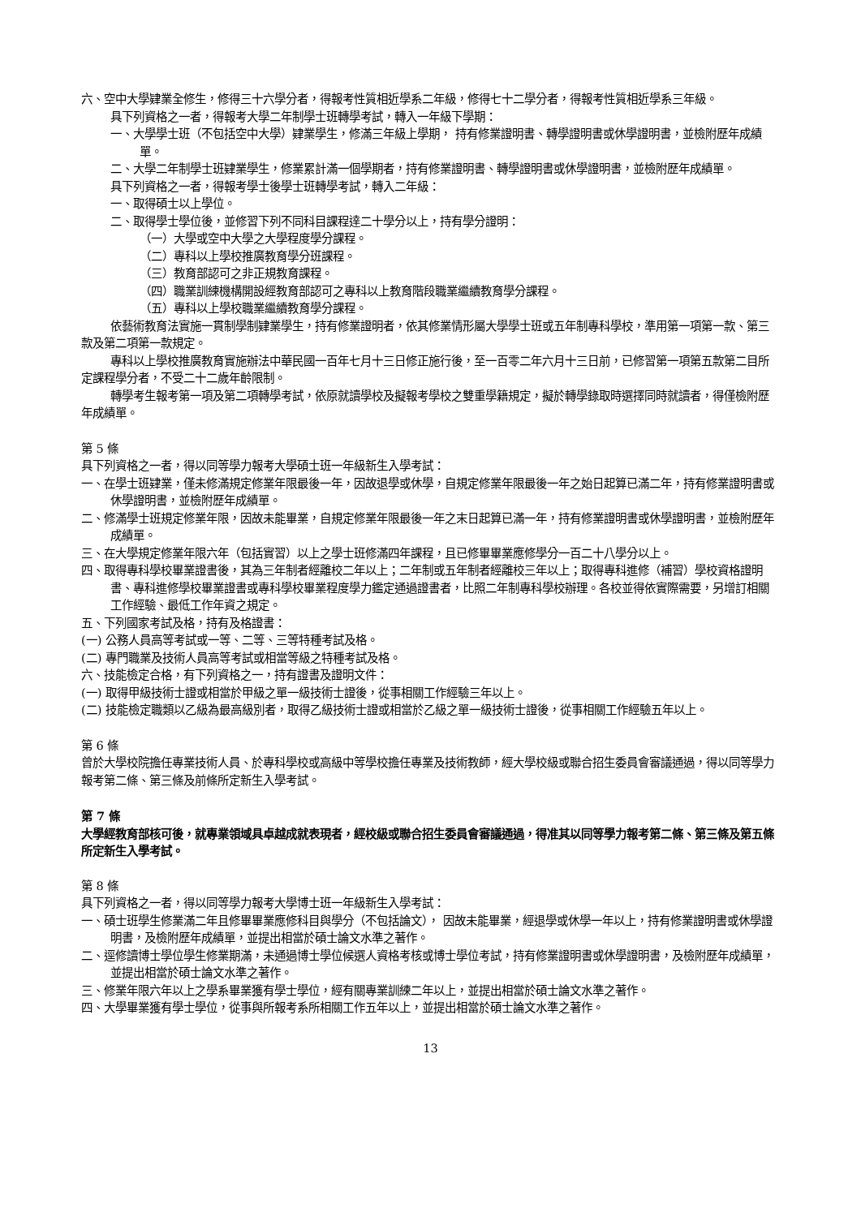六、空中大學肄業全修生，修得三十六學分者，得報考性質相近學系二年級，修得七十二學分者，得報考性質相近學系三年級。
具下列資格之一者，得報考大學二年制學士班轉學考試，轉入一年級下學期：
一、大學學士班（不包括空中大學）肄業學生，修滿三年級上學期， 持有修業證明書、轉學證明書或休學證明書，並檢附歷年成績單。
二、大學二年制學士班肄業學生，修業累計滿一個學期者，持有修業證明書、轉學證明書或休學證明書，並檢附歷年成績單。
具下列資格之一者，得報考學士後學士班轉學考試，轉入二年級：
一、取得碩士以上學位。
二、取得學士學位後，並修習下列不同科目課程達二十學分以上，持有學分證明：
（一）大學或空中大學之大學程度學分課程。
（二）專科以上學校推廣教育學分班課程。
（三）教育部認可之非正規教育課程。
（四）職業訓練機構開設經教育部認可之專科以上教育階段職業繼續教育學分課程。
（五）專科以上學校職業繼續教育學分課程。
依藝術教育法實施一貫制學制肄業學生，持有修業證明者，依其修業情形屬大學學士班或五年制專科學校，準用第一項第一款、第三款及第二項第一款規定。
專科以上學校推廣教育實施辦法中華民國一百年七月十三日修正施行後，至一百零二年六月十三日前，已修習第一項第五款第二目所定課程學分者，不受二十二歲年齡限制。
轉學考生報考第一項及第二項轉學考試，依原就讀學校及擬報考學校之雙重學籍規定，擬於轉學錄取時選擇同時就讀者，得僅檢附歷年成績單。
第 5 條
具下列資格之一者，得以同等學力報考大學碩士班一年級新生入學考試：
一、在學士班肄業，僅未修滿規定修業年限最後一年，因故退學或休學，自規定修業年限最後一年之始日起算已滿二年，持有修業證明書或休學證明書，並檢附歷年成績單。
二、修滿學士班規定修業年限，因故未能畢業，自規定修業年限最後一年之末日起算已滿一年，持有修業證明書或休學證明書，並檢附歷年成績單。
三、在大學規定修業年限六年（包括實習）以上之學士班修滿四年課程，且已修畢畢業應修學分一百二十八學分以上。
四、取得專科學校畢業證書後，其為三年制者經離校二年以上；二年制或五年制者經離校三年以上；取得專科進修（補習）學校資格證明書、專科進修學校畢業證書或專科學校畢業程度學力鑑定通過證書者，比照二年制專科學校辦理。各校並得依實際需要，另增訂相關工作經驗、最低工作年資之規定。
五、下列國家考試及格，持有及格證書：
(一) 公務人員高等考試或一等、二等、三等特種考試及格。
(二) 專門職業及技術人員高等考試或相當等級之特種考試及格。
六、技能檢定合格，有下列資格之一，持有證書及證明文件：
(一) 取得甲級技術士證或相當於甲級之單一級技術士證後，從事相關工作經驗三年以上。
(二) 技能檢定職類以乙級為最高級別者，取得乙級技術士證或相當於乙級之單一級技術士證後，從事相關工作經驗五年以上。
第 6 條
曾於大學校院擔任專業技術人員、於專科學校或高級中等學校擔任專業及技術教師，經大學校級或聯合招生委員會審議通過，得以同等學力報考第二條、第三條及前條所定新生入學考試。
第 7 條
大學經教育部核可後，就專業領域具卓越成就表現者，經校級或聯合招生委員會審議通過，得准其以同等學力報考第二條、第三條及第五條所定新生入學考試。
第 8 條
具下列資格之一者，得以同等學力報考大學博士班一年級新生入學考試：
一、碩士班學生修業滿二年且修畢畢業應修科目與學分（不包括論文）， 因故未能畢業，經退學或休學一年以上，持有修業證明書或休學證明書，及檢附歷年成績單，並提出相當於碩士論文水準之著作。
二、逕修讀博士學位學生修業期滿，未通過博士學位候選人資格考核或博士學位考試，持有修業證明書或休學證明書，及檢附歷年成績單，並提出相當於碩士論文水準之著作。
三、修業年限六年以上之學系畢業獲有學士學位，經有關專業訓練二年以上，並提出相當於碩士論文水準之著作。
四、大學畢業獲有學士學位，從事與所報考系所相關工作五年以上，並提出相當於碩士論文水準之著作。
13